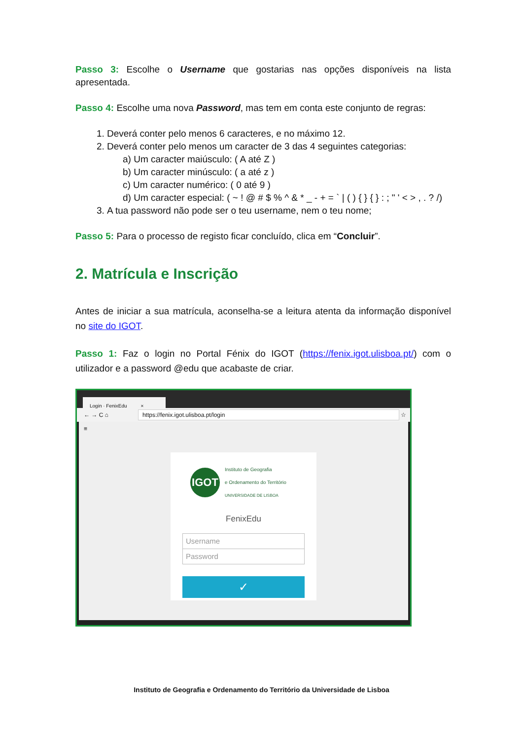Passo 3: Escolhe o Username que gostarias nas opções disponíveis na lista apresentada.
Passo 4: Escolhe uma nova Password, mas tem em conta este conjunto de regras:
1. Deverá conter pelo menos 6 caracteres, e no máximo 12.
2. Deverá conter pelo menos um caracter de 3 das 4 seguintes categorias:
a) Um caracter maiúsculo: ( A até Z )
b) Um caracter minúsculo: ( a até z )
c) Um caracter numérico: ( 0 até 9 )
d) Um caracter especial: ( ~ ! @ # $ % ^ & * _ - + = ` | ( ) { } { } : ; " ' < > , . ? /)
3. A tua password não pode ser o teu username, nem o teu nome;
Passo 5: Para o processo de registo ficar concluído, clica em “Concluir”.
2. Matrícula e Inscrição
Antes de iniciar a sua matrícula, aconselha-se a leitura atenta da informação disponível no site do IGOT.
Passo 1: Faz o login no Portal Fénix do IGOT (https://fenix.igot.ulisboa.pt/) com o utilizador e a password @edu que acabaste de criar.
Login · FenixEdu ×
← → C ⌂ https://fenix.igot.ulisboa.pt/login ☆ ≡
IGOT
Instituto de Geografia
e Ordenamento do Território
UNIVERSIDADE DE LISBOA
FenixEdu
Username
Password
✓
Instituto de Geografia e Ordenamento do Território da Universidade de Lisboa